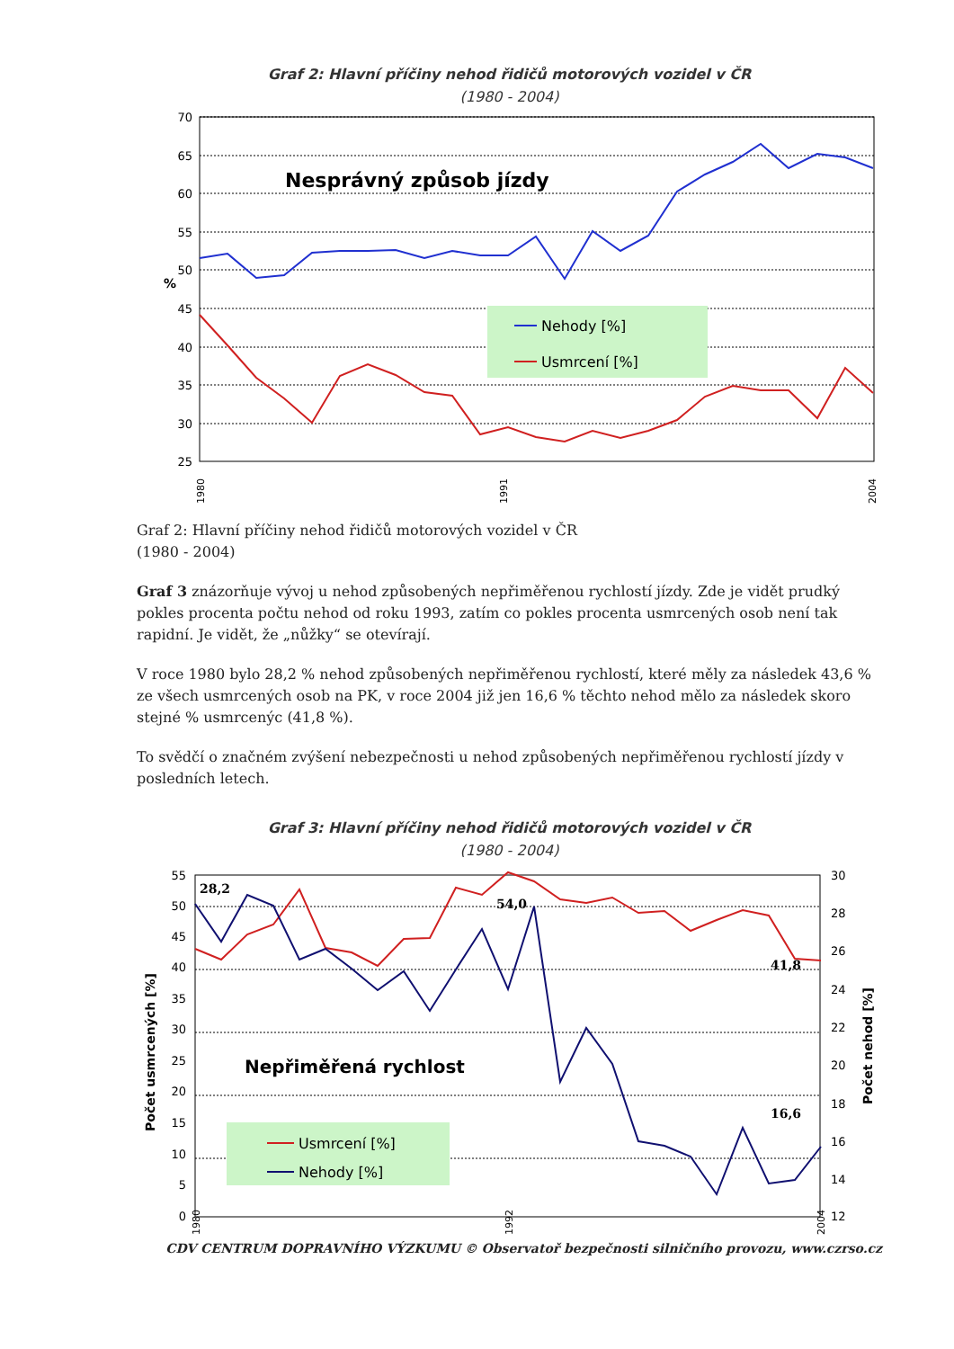Graf 2: Hlavní příčiny nehod řidičů motorových vozidel v ČR
(1980 - 2004)
70
65
60
55
50
45
40
35
30
25
%
Nesprávný způsob jízdy
Nehody [%]
Usmrcení [%]
1980
1991
2004
Graf 2: Hlavní příčiny nehod řidičů motorových vozidel v ČR
(1980 - 2004)
Graf 3 znázorňuje vývoj u nehod způsobených nepřiměřenou rychlostí jízdy. Zde je vidět prudký pokles procenta počtu nehod od roku 1993, zatím co pokles procenta usmrcených osob není tak rapidní. Je vidět, že „nůžky“ se otevírají.
V roce 1980 bylo 28,2 % nehod způsobených nepřiměřenou rychlostí, které měly za následek 43,6 % ze všech usmrcených osob na PK, v roce 2004 již jen 16,6 % těchto nehod mělo za následek skoro stejné % usmrcenýc (41,8 %).
To svědčí o značném zvýšení nebezpečnosti u nehod způsobených nepřiměřenou rychlostí jízdy v posledních letech.
Graf 3: Hlavní příčiny nehod řidičů motorových vozidel v ČR
(1980 - 2004)
55
50
45
40
35
30
25
20
15
10
5
0
30
28
26
24
22
20
18
16
14
12
Počet usmrcených [%]
Počet nehod [%]
Nepřiměřená rychlost
28,2
54,0
41,8
16,6
Usmrcení [%]
Nehody [%]
1980
1992
2004
CDV CENTRUM DOPRAVNÍHO VÝZKUMU © Observatoř bezpečnosti silničního provozu, www.czrso.cz